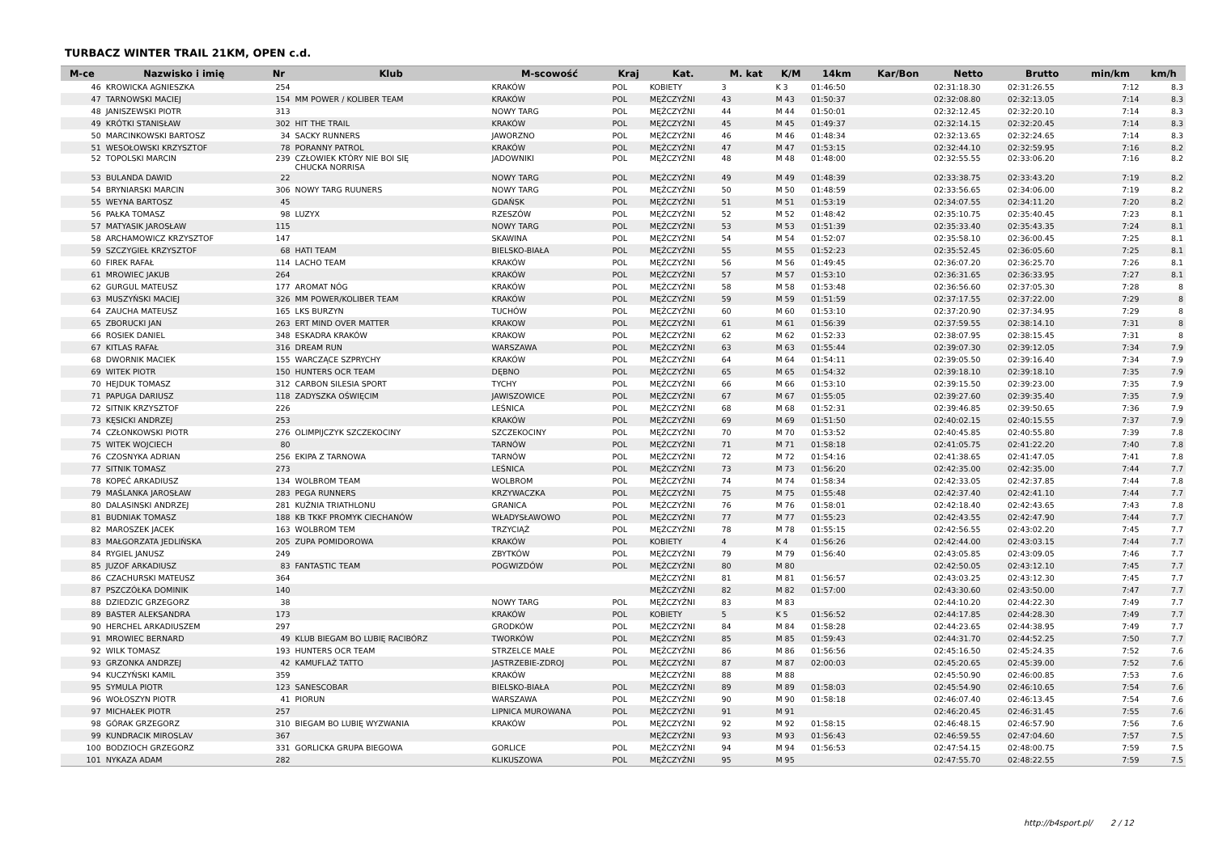TURBACZ WINTER TRAIL 21KM, OPEN c.d.
| M-ce | Nazwisko i imię | Nr | Klub | M-scowość | Kraj | Kat. | M. kat | K/M | 14km | Kar/Bon | Netto | Brutto | min/km | km/h |
| --- | --- | --- | --- | --- | --- | --- | --- | --- | --- | --- | --- | --- | --- | --- |
| 46 | KROWICKA AGNIESZKA | 254 | | KRAKÓW | POL | KOBIETY | 3 | K 3 | 01:46:50 | | 02:31:18.30 | 02:31:26.55 | 7:12 | 8.3 |
| 47 | TARNOWSKI MACIEJ | 154 | MM POWER / KOLIBER TEAM | KRAKÓW | POL | MĘŻCZYŹNI | 43 | M 43 | 01:50:37 | | 02:32:08.80 | 02:32:13.05 | 7:14 | 8.3 |
| 48 | JANISZEWSKI PIOTR | 313 | | NOWY TARG | POL | MĘŻCZYŹNI | 44 | M 44 | 01:50:01 | | 02:32:12.45 | 02:32:20.10 | 7:14 | 8.3 |
| 49 | KRÓTKI STANISŁAW | 302 | HIT THE TRAIL | KRAKÓW | POL | MĘŻCZYŹNI | 45 | M 45 | 01:49:37 | | 02:32:14.15 | 02:32:20.45 | 7:14 | 8.3 |
| 50 | MARCINKOWSKI BARTOSZ | 34 | SACKY RUNNERS | JAWORZNO | POL | MĘŻCZYŹNI | 46 | M 46 | 01:48:34 | | 02:32:13.65 | 02:32:24.65 | 7:14 | 8.3 |
| 51 | WESOŁOWSKI KRZYSZTOF | 78 | PORANNY PATROL | KRAKÓW | POL | MĘŻCZYŹNI | 47 | M 47 | 01:53:15 | | 02:32:44.10 | 02:32:59.95 | 7:16 | 8.2 |
| 52 | TOPOLSKI MARCIN | 239 | CZŁOWIEK KTÓRY NIE BOI SIĘ CHUCKA NORRISA | JADOWNIKI | POL | MĘŻCZYŹNI | 48 | M 48 | 01:48:00 | | 02:32:55.55 | 02:33:06.20 | 7:16 | 8.2 |
| 53 | BULANDA DAWID | 22 | | NOWY TARG | POL | MĘŻCZYŹNI | 49 | M 49 | 01:48:39 | | 02:33:38.75 | 02:33:43.20 | 7:19 | 8.2 |
| 54 | BRYNIARSKI MARCIN | 306 | NOWY TARG RUUNERS | NOWY TARG | POL | MĘŻCZYŹNI | 50 | M 50 | 01:48:59 | | 02:33:56.65 | 02:34:06.00 | 7:19 | 8.2 |
| 55 | WEYNA BARTOSZ | 45 | | GDAŃSK | POL | MĘŻCZYŹNI | 51 | M 51 | 01:53:19 | | 02:34:07.55 | 02:34:11.20 | 7:20 | 8.2 |
| 56 | PAŁKA TOMASZ | 98 | LUZYX | RZESZÓW | POL | MĘŻCZYŹNI | 52 | M 52 | 01:48:42 | | 02:35:10.75 | 02:35:40.45 | 7:23 | 8.1 |
| 57 | MATYASIK JAROSŁAW | 115 | | NOWY TARG | POL | MĘŻCZYŹNI | 53 | M 53 | 01:51:39 | | 02:35:33.40 | 02:35:43.35 | 7:24 | 8.1 |
| 58 | ARCHAMOWICZ KRZYSZTOF | 147 | | SKAWINA | POL | MĘŻCZYŹNI | 54 | M 54 | 01:52:07 | | 02:35:58.10 | 02:36:00.45 | 7:25 | 8.1 |
| 59 | SZCZYGIEŁ KRZYSZTOF | 68 | HATI TEAM | BIELSKO-BIAŁA | POL | MĘŻCZYŹNI | 55 | M 55 | 01:52:23 | | 02:35:52.45 | 02:36:05.60 | 7:25 | 8.1 |
| 60 | FIREK RAFAŁ | 114 | LACHO TEAM | KRAKÓW | POL | MĘŻCZYŹNI | 56 | M 56 | 01:49:45 | | 02:36:07.20 | 02:36:25.70 | 7:26 | 8.1 |
| 61 | MROWIEC JAKUB | 264 | | KRAKÓW | POL | MĘŻCZYŹNI | 57 | M 57 | 01:53:10 | | 02:36:31.65 | 02:36:33.95 | 7:27 | 8.1 |
| 62 | GURGUL MATEUSZ | 177 | AROMAT NÓG | KRAKÓW | POL | MĘŻCZYŹNI | 58 | M 58 | 01:53:48 | | 02:36:56.60 | 02:37:05.30 | 7:28 | 8 |
| 63 | MUSZYŃSKI MACIEJ | 326 | MM POWER/KOLIBER TEAM | KRAKÓW | POL | MĘŻCZYŹNI | 59 | M 59 | 01:51:59 | | 02:37:17.55 | 02:37:22.00 | 7:29 | 8 |
| 64 | ZAUCHA MATEUSZ | 165 | LKS BURZYN | TUCHÓW | POL | MĘŻCZYŹNI | 60 | M 60 | 01:53:10 | | 02:37:20.90 | 02:37:34.95 | 7:29 | 8 |
| 65 | ZBORUCKI JAN | 263 | ERT MIND OVER MATTER | KRAKOW | POL | MĘŻCZYŹNI | 61 | M 61 | 01:56:39 | | 02:37:59.55 | 02:38:14.10 | 7:31 | 8 |
| 66 | ROSIEK DANIEL | 348 | ESKADRA KRAKÓW | KRAKOW | POL | MĘŻCZYŹNI | 62 | M 62 | 01:52:33 | | 02:38:07.95 | 02:38:15.45 | 7:31 | 8 |
| 67 | KITLAS RAFAŁ | 316 | DREAM RUN | WARSZAWA | POL | MĘŻCZYŹNI | 63 | M 63 | 01:55:44 | | 02:39:07.30 | 02:39:12.05 | 7:34 | 7.9 |
| 68 | DWORNIK MACIEK | 155 | WARCZĄCE SZPRYCHY | KRAKÓW | POL | MĘŻCZYŹNI | 64 | M 64 | 01:54:11 | | 02:39:05.50 | 02:39:16.40 | 7:34 | 7.9 |
| 69 | WITEK PIOTR | 150 | HUNTERS OCR TEAM | DĘBNO | POL | MĘŻCZYŹNI | 65 | M 65 | 01:54:32 | | 02:39:18.10 | 02:39:18.10 | 7:35 | 7.9 |
| 70 | HEJDUK TOMASZ | 312 | CARBON SILESIA SPORT | TYCHY | POL | MĘŻCZYŹNI | 66 | M 66 | 01:53:10 | | 02:39:15.50 | 02:39:23.00 | 7:35 | 7.9 |
| 71 | PAPUGA DARIUSZ | 118 | ZADYSZKA OŚWIĘCIM | JAWISZOWICE | POL | MĘŻCZYŹNI | 67 | M 67 | 01:55:05 | | 02:39:27.60 | 02:39:35.40 | 7:35 | 7.9 |
| 72 | SITNIK KRZYSZTOF | 226 | | LEŚNICA | POL | MĘŻCZYŹNI | 68 | M 68 | 01:52:31 | | 02:39:46.85 | 02:39:50.65 | 7:36 | 7.9 |
| 73 | KĘSICKI ANDRZEJ | 253 | | KRAKÓW | POL | MĘŻCZYŹNI | 69 | M 69 | 01:51:50 | | 02:40:02.15 | 02:40:15.55 | 7:37 | 7.9 |
| 74 | CZŁONKOWSKI PIOTR | 276 | OLIMPIJCZYK SZCZEKOCINY | SZCZEKOCINY | POL | MĘŻCZYŹNI | 70 | M 70 | 01:53:52 | | 02:40:45.85 | 02:40:55.80 | 7:39 | 7.8 |
| 75 | WITEK WOJCIECH | 80 | | TARNÓW | POL | MĘŻCZYŹNI | 71 | M 71 | 01:58:18 | | 02:41:05.75 | 02:41:22.20 | 7:40 | 7.8 |
| 76 | CZOSNYKA ADRIAN | 256 | EKIPA Z TARNOWA | TARNÓW | POL | MĘŻCZYŹNI | 72 | M 72 | 01:54:16 | | 02:41:38.65 | 02:41:47.05 | 7:41 | 7.8 |
| 77 | SITNIK TOMASZ | 273 | | LEŚNICA | POL | MĘŻCZYŹNI | 73 | M 73 | 01:56:20 | | 02:42:35.00 | 02:42:35.00 | 7:44 | 7.7 |
| 78 | KOPEĆ ARKADIUSZ | 134 | WOLBROM TEAM | WOLBROM | POL | MĘŻCZYŹNI | 74 | M 74 | 01:58:34 | | 02:42:33.05 | 02:42:37.85 | 7:44 | 7.8 |
| 79 | MAŚLANKA JAROSŁAW | 283 | PEGA RUNNERS | KRZYWACZKA | POL | MĘŻCZYŹNI | 75 | M 75 | 01:55:48 | | 02:42:37.40 | 02:42:41.10 | 7:44 | 7.7 |
| 80 | DALASINSKI ANDRZEJ | 281 | KUŹNIA TRIATHLONU | GRANICA | POL | MĘŻCZYŹNI | 76 | M 76 | 01:58:01 | | 02:42:18.40 | 02:42:43.65 | 7:43 | 7.8 |
| 81 | BUDNIAK TOMASZ | 188 | KB TKKF PROMYK CIECHANÓW | WŁADYSŁAWOWO | POL | MĘŻCZYŹNI | 77 | M 77 | 01:55:23 | | 02:42:43.55 | 02:42:47.90 | 7:44 | 7.7 |
| 82 | MAROSZEK JACEK | 163 | WOLBROM TEM | TRZYCIĄŻ | POL | MĘŻCZYŹNI | 78 | M 78 | 01:55:15 | | 02:42:56.55 | 02:43:02.20 | 7:45 | 7.7 |
| 83 | MAŁGORZATA JEDLIŃSKA | 205 | ZUPA POMIDOROWA | KRAKÓW | POL | KOBIETY | 4 | K 4 | 01:56:26 | | 02:42:44.00 | 02:43:03.15 | 7:44 | 7.7 |
| 84 | RYGIEL JANUSZ | 249 | | ZBYTKÓW | POL | MĘŻCZYŹNI | 79 | M 79 | 01:56:40 | | 02:43:05.85 | 02:43:09.05 | 7:46 | 7.7 |
| 85 | JUZOF ARKADIUSZ | 83 | FANTASTIC TEAM | POGWIZDÓW | POL | MĘŻCZYŹNI | 80 | M 80 | | | 02:42:50.05 | 02:43:12.10 | 7:45 | 7.7 |
| 86 | CZACHURSKI MATEUSZ | 364 | | | | MĘŻCZYŹNI | 81 | M 81 | 01:56:57 | | 02:43:03.25 | 02:43:12.30 | 7:45 | 7.7 |
| 87 | PSZCZÓŁKA DOMINIK | 140 | | | | MĘŻCZYŹNI | 82 | M 82 | 01:57:00 | | 02:43:30.60 | 02:43:50.00 | 7:47 | 7.7 |
| 88 | DZIEDZIC GRZEGORZ | 38 | | NOWY TARG | POL | MĘŻCZYŹNI | 83 | M 83 | | | 02:44:10.20 | 02:44:22.30 | 7:49 | 7.7 |
| 89 | BASTER ALEKSANDRA | 173 | | KRAKÓW | POL | KOBIETY | 5 | K 5 | 01:56:52 | | 02:44:17.85 | 02:44:28.30 | 7:49 | 7.7 |
| 90 | HERCHEL ARKADIUSZEM | 297 | | GRODKÓW | POL | MĘŻCZYŹNI | 84 | M 84 | 01:58:28 | | 02:44:23.65 | 02:44:38.95 | 7:49 | 7.7 |
| 91 | MROWIEC BERNARD | 49 | KLUB BIEGAM BO LUBIĘ RACIBÓRZ | TWORKÓW | POL | MĘŻCZYŹNI | 85 | M 85 | 01:59:43 | | 02:44:31.70 | 02:44:52.25 | 7:50 | 7.7 |
| 92 | WILK TOMASZ | 193 | HUNTERS OCR TEAM | STRZELCE MAŁE | POL | MĘŻCZYŹNI | 86 | M 86 | 01:56:56 | | 02:45:16.50 | 02:45:24.35 | 7:52 | 7.6 |
| 93 | GRZONKA ANDRZEJ | 42 | KAMUFLAŻ TATTO | JASTRZEBIE-ZDROJ | POL | MĘŻCZYŹNI | 87 | M 87 | 02:00:03 | | 02:45:20.65 | 02:45:39.00 | 7:52 | 7.6 |
| 94 | KUCZYŃSKI KAMIL | 359 | | KRAKÓW | | MĘŻCZYŹNI | 88 | M 88 | | | 02:45:50.90 | 02:46:00.85 | 7:53 | 7.6 |
| 95 | SYMULA PIOTR | 123 | SANESCOBAR | BIELSKO-BIAŁA | POL | MĘŻCZYŹNI | 89 | M 89 | 01:58:03 | | 02:45:54.90 | 02:46:10.65 | 7:54 | 7.6 |
| 96 | WOŁOSZYN PIOTR | 41 | PIORUN | WARSZAWA | POL | MĘŻCZYŹNI | 90 | M 90 | 01:58:18 | | 02:46:07.40 | 02:46:13.45 | 7:54 | 7.6 |
| 97 | MICHAŁEK PIOTR | 257 | | LIPNICA MUROWANA | POL | MĘŻCZYŹNI | 91 | M 91 | | | 02:46:20.45 | 02:46:31.45 | 7:55 | 7.6 |
| 98 | GÓRAK GRZEGORZ | 310 | BIEGAM BO LUBIĘ WYZWANIA | KRAKÓW | POL | MĘŻCZYŹNI | 92 | M 92 | 01:58:15 | | 02:46:48.15 | 02:46:57.90 | 7:56 | 7.6 |
| 99 | KUNDRACIK MIROSLAV | 367 | | | | MĘŻCZYŹNI | 93 | M 93 | 01:56:43 | | 02:46:59.55 | 02:47:04.60 | 7:57 | 7.5 |
| 100 | BODZIOCH GRZEGORZ | 331 | GORLICKA GRUPA BIEGOWA | GORLICE | POL | MĘŻCZYŹNI | 94 | M 94 | 01:56:53 | | 02:47:54.15 | 02:48:00.75 | 7:59 | 7.5 |
| 101 | NYKAZA ADAM | 282 | | KLIKUSZOWA | POL | MĘŻCZYŹNI | 95 | M 95 | | | 02:47:55.70 | 02:48:22.55 | 7:59 | 7.5 |
http://b4sport.pl/ 2 / 12